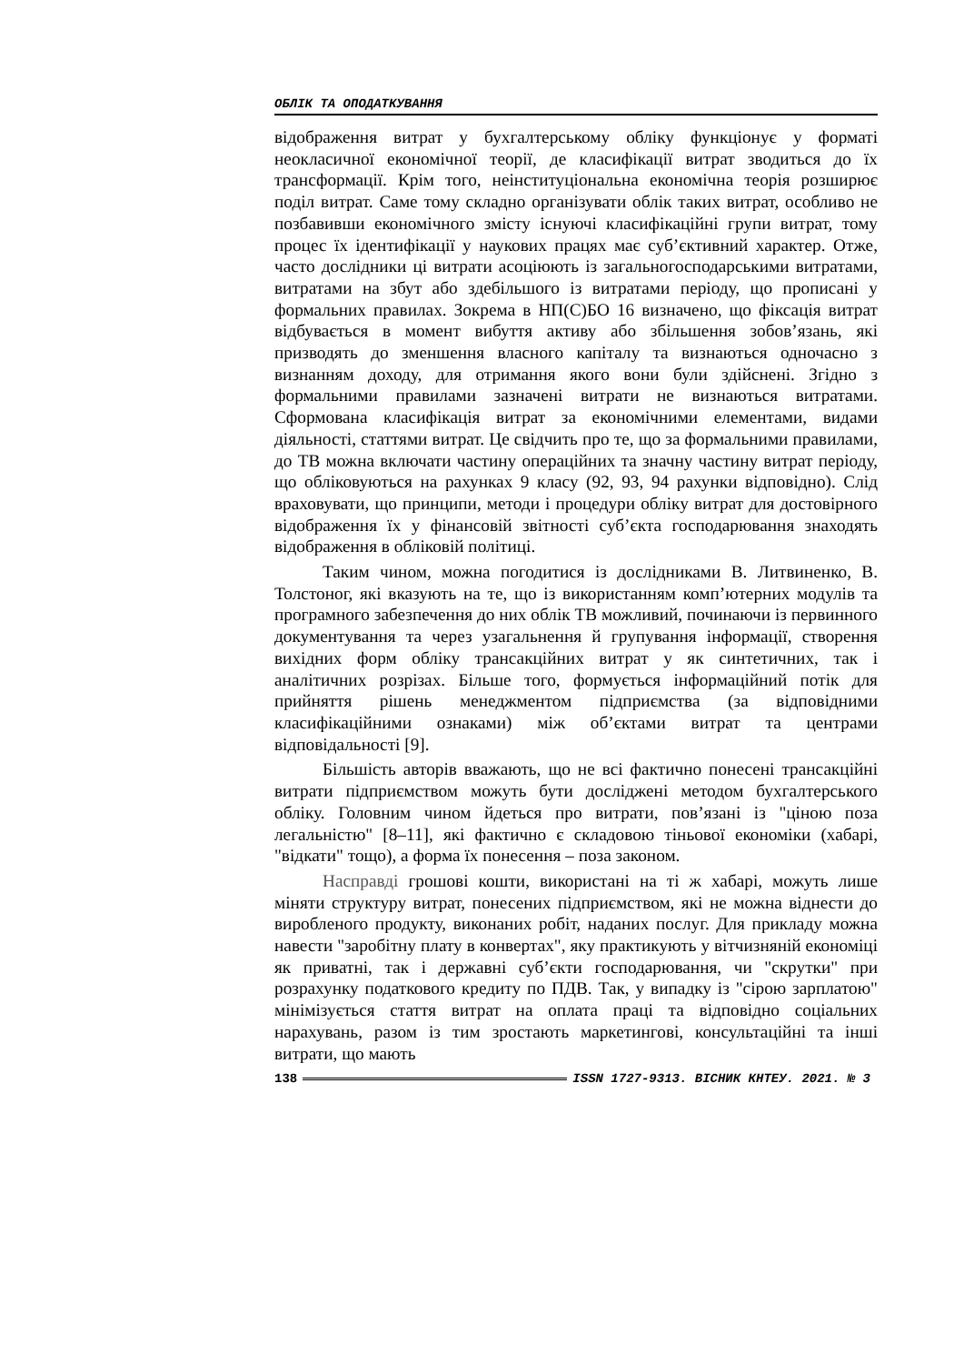ОБЛІК ТА ОПОДАТКУВАННЯ
відображення витрат у бухгалтерському обліку функціонує у форматі неокласичної економічної теорії, де класифікації витрат зводиться до їх трансформації. Крім того, неінституціональна економічна теорія розширює поділ витрат. Саме тому складно організувати облік таких витрат, особливо не позбавивши економічного змісту існуючі класифікаційні групи витрат, тому процес їх ідентифікації у наукових працях має суб’єктивний характер. Отже, часто дослідники ці витрати асоціюють із загальногосподарськими витратами, витратами на збут або здебільшого із витратами періоду, що прописані у формальних правилах. Зокрема в НП(С)БО 16 визначено, що фіксація витрат відбувається в момент вибуття активу або збільшення зобов’язань, які призводять до зменшення власного капіталу та визнаються одночасно з визнанням доходу, для отримання якого вони були здійснені. Згідно з формальними правилами зазначені витрати не визнаються витратами. Сформована класифікація витрат за економічними елементами, видами діяльності, статтями витрат. Це свідчить про те, що за формальними правилами, до ТВ можна включати частину операційних та значну частину витрат періоду, що обліковуються на рахунках 9 класу (92, 93, 94 рахунки відповідно). Слід враховувати, що принципи, методи і процедури обліку витрат для достовірного відображення їх у фінансовій звітності суб’єкта господарювання знаходять відображення в обліковій політиці.
Таким чином, можна погодитися із дослідниками В. Литвиненко, В. Толстоног, які вказують на те, що із використанням комп’ютерних модулів та програмного забезпечення до них облік ТВ можливий, починаючи із первинного документування та через узагальнення й групування інформації, створення вихідних форм обліку трансакційних витрат у як синтетичних, так і аналітичних розрізах. Більше того, формується інформаційний потік для прийняття рішень менеджментом підприємства (за відповідними класифікаційними ознаками) між об’єктами витрат та центрами відповідальності [9].
Більшість авторів вважають, що не всі фактично понесені трансакційні витрати підприємством можуть бути досліджені методом бухгалтерського обліку. Головним чином йдеться про витрати, пов’язані із "ціною поза легальністю" [8–11], які фактично є складовою тіньової економіки (хабарі, "відкати" тощо), а форма їх понесення – поза законом.
Насправді грошові кошти, використані на ті ж хабарі, можуть лише міняти структуру витрат, понесених підприємством, які не можна віднести до виробленого продукту, виконаних робіт, наданих послуг. Для прикладу можна навести "заробітну плату в конвертах", яку практикують у вітчизняній економіці як приватні, так і державні суб’єкти господарювання, чи "скрутки" при розрахунку податкового кредиту по ПДВ. Так, у випадку із "сірою зарплатою" мінімізується стаття витрат на оплата праці та відповідно соціальних нарахувань, разом із тим зростають маркетингові, консультаційні та інші витрати, що мають
138 ISSN 1727-9313. ВІСНИК КНТЕУ. 2021. № 3